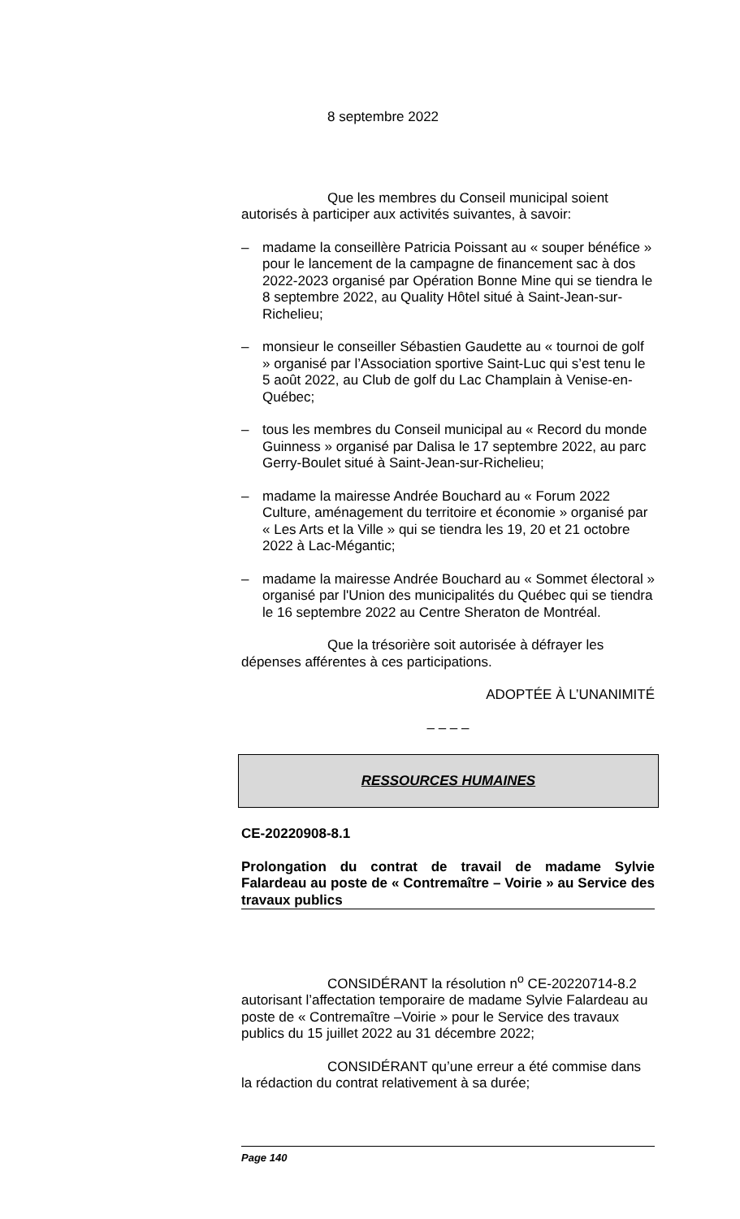8 septembre 2022
Que les membres du Conseil municipal soient autorisés à participer aux activités suivantes, à savoir:
– madame la conseillère Patricia Poissant au « souper bénéfice » pour le lancement de la campagne de financement sac à dos 2022-2023 organisé par Opération Bonne Mine qui se tiendra le 8 septembre 2022, au Quality Hôtel situé à Saint-Jean-sur-Richelieu;
– monsieur le conseiller Sébastien Gaudette au « tournoi de golf » organisé par l’Association sportive Saint-Luc qui s’est tenu le 5 août 2022, au Club de golf du Lac Champlain à Venise-en-Québec;
– tous les membres du Conseil municipal au « Record du monde Guinness » organisé par Dalisa le 17 septembre 2022, au parc Gerry-Boulet situé à Saint-Jean-sur-Richelieu;
– madame la mairesse Andrée Bouchard au « Forum 2022 Culture, aménagement du territoire et économie » organisé par « Les Arts et la Ville » qui se tiendra les 19, 20 et 21 octobre 2022 à Lac-Mégantic;
– madame la mairesse Andrée Bouchard au « Sommet électoral » organisé par l'Union des municipalités du Québec qui se tiendra le 16 septembre 2022 au Centre Sheraton de Montréal.
Que la trésorière soit autorisée à défrayer les dépenses afférentes à ces participations.
ADOPTÉE À L’UNANIMITÉ
– – – –
RESSOURCES HUMAINES
CE-20220908-8.1
Prolongation du contrat de travail de madame Sylvie Falardeau au poste de « Contremaître – Voirie » au Service des travaux publics
CONSIDÉRANT la résolution n<sup>o</sup> CE-20220714-8.2 autorisant l’affectation temporaire de madame Sylvie Falardeau au poste de « Contremaître –Voirie » pour le Service des travaux publics du 15 juillet 2022 au 31 décembre 2022;
CONSIDÉRANT qu’une erreur a été commise dans la rédaction du contrat relativement à sa durée;
Page 140